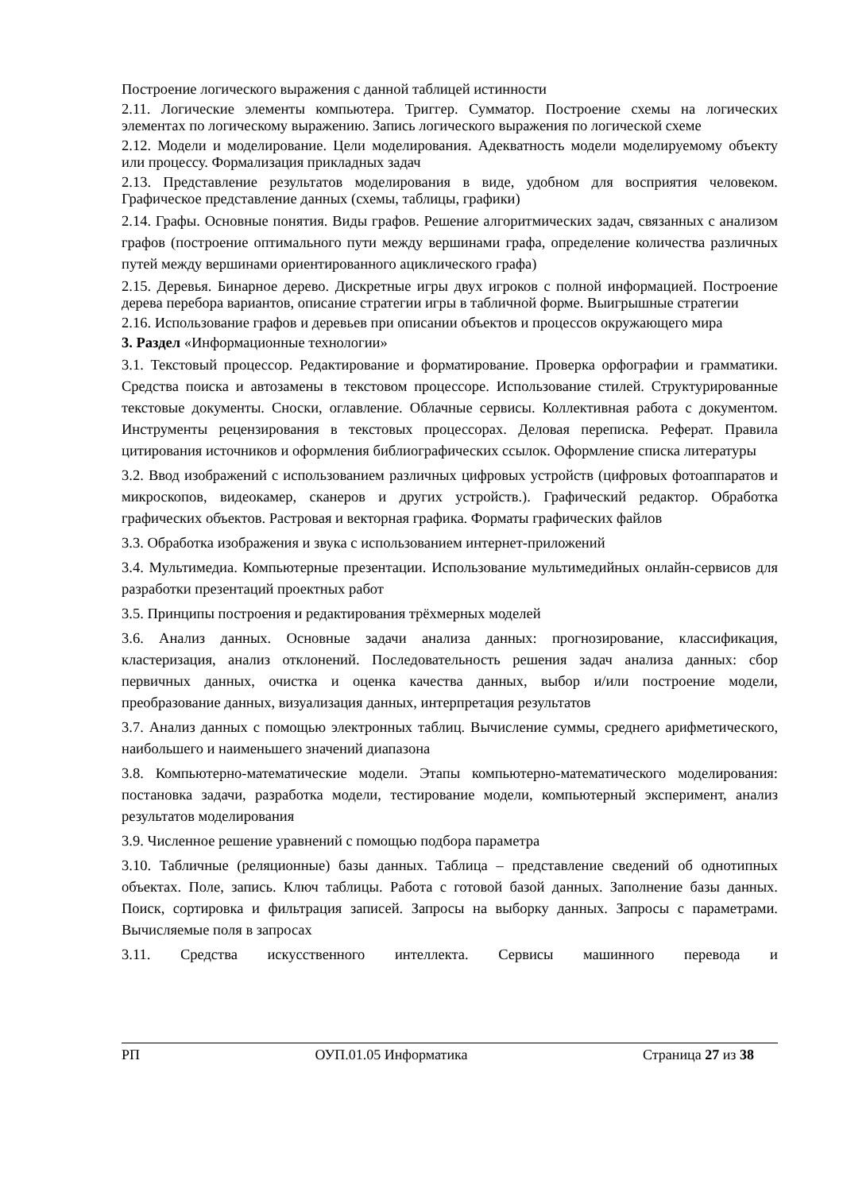Построение логического выражения с данной таблицей истинности
2.11. Логические элементы компьютера. Триггер. Сумматор. Построение схемы на логических элементах по логическому выражению. Запись логического выражения по логической схеме
2.12. Модели и моделирование. Цели моделирования. Адекватность модели моделируемому объекту или процессу. Формализация прикладных задач
2.13. Представление результатов моделирования в виде, удобном для восприятия человеком. Графическое представление данных (схемы, таблицы, графики)
2.14. Графы. Основные понятия. Виды графов. Решение алгоритмических задач, связанных с анализом графов (построение оптимального пути между вершинами графа, определение количества различных путей между вершинами ориентированного ациклического графа)
2.15. Деревья. Бинарное дерево. Дискретные игры двух игроков с полной информацией. Построение дерева перебора вариантов, описание стратегии игры в табличной форме. Выигрышные стратегии
2.16. Использование графов и деревьев при описании объектов и процессов окружающего мира
3. Раздел «Информационные технологии»
3.1. Текстовый процессор. Редактирование и форматирование. Проверка орфографии и грамматики. Средства поиска и автозамены в текстовом процессоре. Использование стилей. Структурированные текстовые документы. Сноски, оглавление. Облачные сервисы. Коллективная работа с документом. Инструменты рецензирования в текстовых процессорах. Деловая переписка. Реферат. Правила цитирования источников и оформления библиографических ссылок. Оформление списка литературы
3.2. Ввод изображений с использованием различных цифровых устройств (цифровых фотоаппаратов и микроскопов, видеокамер, сканеров и других устройств.). Графический редактор. Обработка графических объектов. Растровая и векторная графика. Форматы графических файлов
3.3. Обработка изображения и звука с использованием интернет-приложений
3.4. Мультимедиа. Компьютерные презентации. Использование мультимедийных онлайн-сервисов для разработки презентаций проектных работ
3.5. Принципы построения и редактирования трёхмерных моделей
3.6. Анализ данных. Основные задачи анализа данных: прогнозирование, классификация, кластеризация, анализ отклонений. Последовательность решения задач анализа данных: сбор первичных данных, очистка и оценка качества данных, выбор и/или построение модели, преобразование данных, визуализация данных, интерпретация результатов
3.7. Анализ данных с помощью электронных таблиц. Вычисление суммы, среднего арифметического, наибольшего и наименьшего значений диапазона
3.8. Компьютерно-математические модели. Этапы компьютерно-математического моделирования: постановка задачи, разработка модели, тестирование модели, компьютерный эксперимент, анализ результатов моделирования
3.9. Численное решение уравнений с помощью подбора параметра
3.10. Табличные (реляционные) базы данных. Таблица – представление сведений об однотипных объектах. Поле, запись. Ключ таблицы. Работа с готовой базой данных. Заполнение базы данных. Поиск, сортировка и фильтрация записей. Запросы на выборку данных. Запросы с параметрами. Вычисляемые поля в запросах
3.11. Средства искусственного интеллекта. Сервисы машинного перевода и
РП ОУП.01.05 Информатика Страница 27 из 38